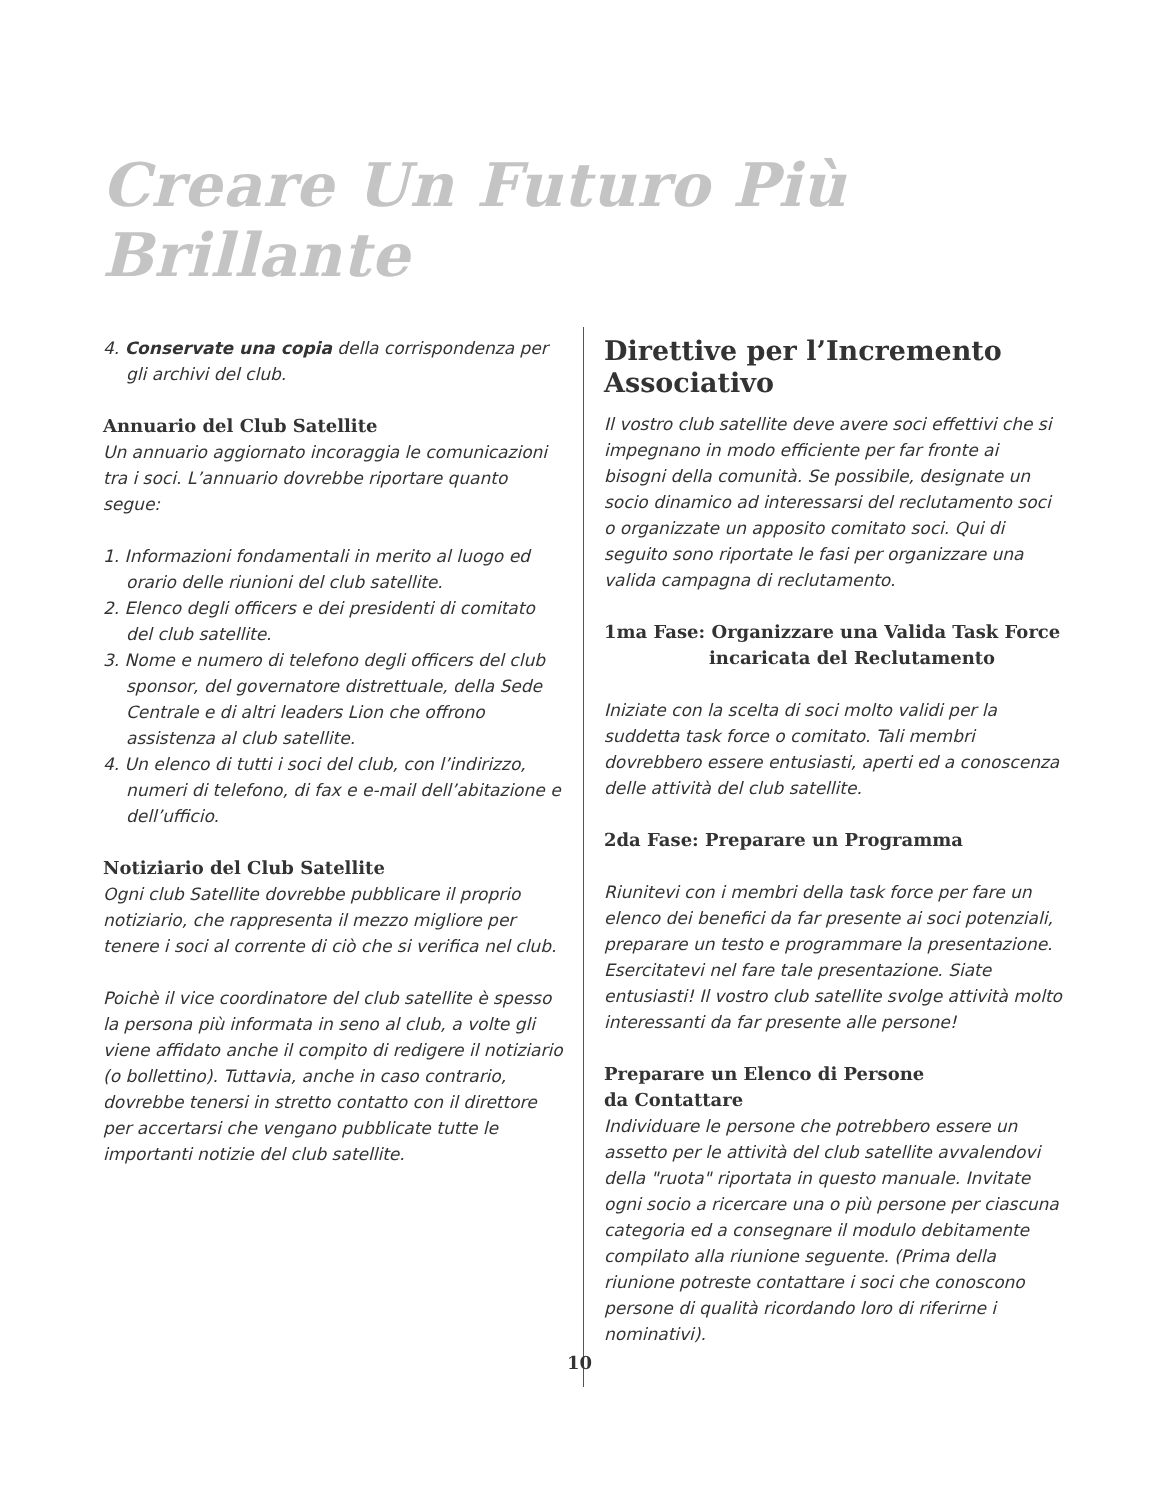Creare Un Futuro Più Brillante
4. Conservate una copia della corrispondenza per gli archivi del club.
Annuario del Club Satellite
Un annuario aggiornato incoraggia le comunicazioni tra i soci. L’annuario dovrebbe riportare quanto segue:
1. Informazioni fondamentali in merito al luogo ed orario delle riunioni del club satellite.
2. Elenco degli officers e dei presidenti di comitato del club satellite.
3. Nome e numero di telefono degli officers del club sponsor, del governatore distrettuale, della Sede Centrale e di altri leaders Lion che offrono assistenza al club satellite.
4. Un elenco di tutti i soci del club, con l’indirizzo, numeri di telefono, di fax e e-mail dell’abitazione e dell’ufficio.
Notiziario del Club Satellite
Ogni club Satellite dovrebbe pubblicare il proprio notiziario, che rappresenta il mezzo migliore per tenere i soci al corrente di ciò che si verifica nel club.
Poichè il vice coordinatore del club satellite è spesso la persona più informata in seno al club, a volte gli viene affidato anche il compito di redigere il notiziario (o bollettino). Tuttavia, anche in caso contrario, dovrebbe tenersi in stretto contatto con il direttore per accertarsi che vengano pubblicate tutte le importanti notizie del club satellite.
Direttive per l’Incremento Associativo
Il vostro club satellite deve avere soci effettivi che si impegnano in modo efficiente per far fronte ai bisogni della comunità. Se possibile, designate un socio dinamico ad interessarsi del reclutamento soci o organizzate un apposito comitato soci. Qui di seguito sono riportate le fasi per organizzare una valida campagna di reclutamento.
1ma Fase: Organizzare una Valida Task Force
incaricata del Reclutamento
Iniziate con la scelta di soci molto validi per la suddetta task force o comitato. Tali membri dovrebbero essere entusiasti, aperti ed a conoscenza delle attività del club satellite.
2da Fase: Preparare un Programma
Riunitevi con i membri della task force per fare un elenco dei benefici da far presente ai soci potenziali, preparare un testo e programmare la presentazione. Esercitatevi nel fare tale presentazione. Siate entusiasti! Il vostro club satellite svolge attività molto interessanti da far presente alle persone!
Preparare un Elenco di Persone
da Contattare
Individuare le persone che potrebbero essere un assetto per le attività del club satellite avvalendovi della "ruota" riportata in questo manuale. Invitate ogni socio a ricercare una o più persone per ciascuna categoria ed a consegnare il modulo debitamente compilato alla riunione seguente. (Prima della riunione potreste contattare i soci che conoscono persone di qualità ricordando loro di riferirne i nominativi).
10